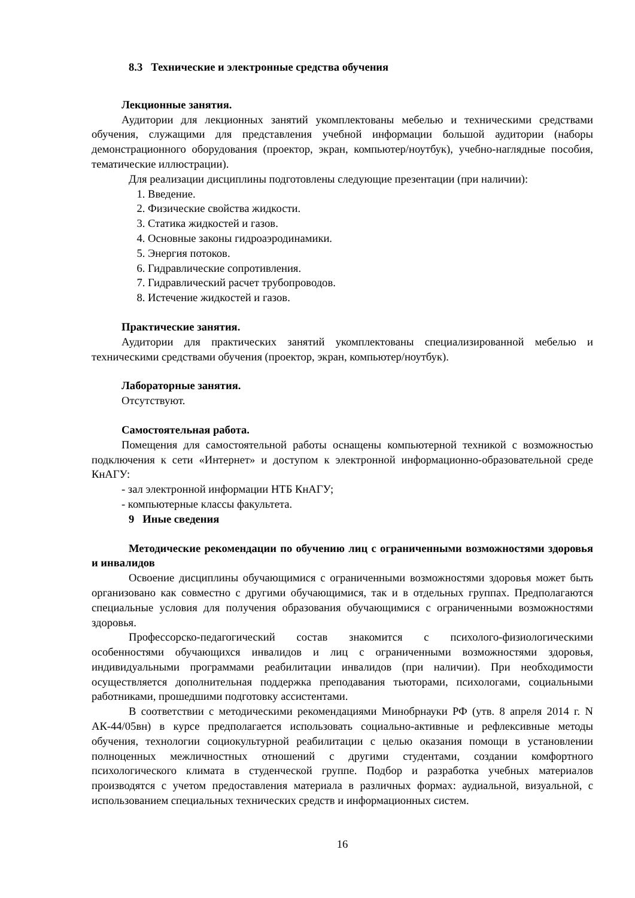8.3 Технические и электронные средства обучения
Лекционные занятия.
Аудитории для лекционных занятий укомплектованы мебелью и техническими средствами обучения, служащими для представления учебной информации большой аудитории (наборы демонстрационного оборудования (проектор, экран, компьютер/ноутбук), учебно-наглядные пособия, тематические иллюстрации).
Для реализации дисциплины подготовлены следующие презентации (при наличии):
1. Введение.
2. Физические свойства жидкости.
3. Статика жидкостей и газов.
4. Основные законы гидроаэродинамики.
5. Энергия потоков.
6. Гидравлические сопротивления.
7. Гидравлический расчет трубопроводов.
8. Истечение жидкостей и газов.
Практические занятия.
Аудитории для практических занятий укомплектованы специализированной мебелью и техническими средствами обучения (проектор, экран, компьютер/ноутбук).
Лабораторные занятия.
Отсутствуют.
Самостоятельная работа.
Помещения для самостоятельной работы оснащены компьютерной техникой с возможностью подключения к сети «Интернет» и доступом к электронной информационно-образовательной среде КнАГУ:
- зал электронной информации НТБ КнАГУ;
- компьютерные классы факультета.
9 Иные сведения
Методические рекомендации по обучению лиц с ограниченными возможностями здоровья и инвалидов
Освоение дисциплины обучающимися с ограниченными возможностями здоровья может быть организовано как совместно с другими обучающимися, так и в отдельных группах. Предполагаются специальные условия для получения образования обучающимися с ограниченными возможностями здоровья.
Профессорско-педагогический состав знакомится с психолого-физиологическими особенностями обучающихся инвалидов и лиц с ограниченными возможностями здоровья, индивидуальными программами реабилитации инвалидов (при наличии). При необходимости осуществляется дополнительная поддержка преподавания тьюторами, психологами, социальными работниками, прошедшими подготовку ассистентами.
В соответствии с методическими рекомендациями Минобрнауки РФ (утв. 8 апреля 2014 г. N АК-44/05вн) в курсе предполагается использовать социально-активные и рефлексивные методы обучения, технологии социокультурной реабилитации с целью оказания помощи в установлении полноценных межличностных отношений с другими студентами, создании комфортного психологического климата в студенческой группе. Подбор и разработка учебных материалов производятся с учетом предоставления материала в различных формах: аудиальной, визуальной, с использованием специальных технических средств и информационных систем.
16